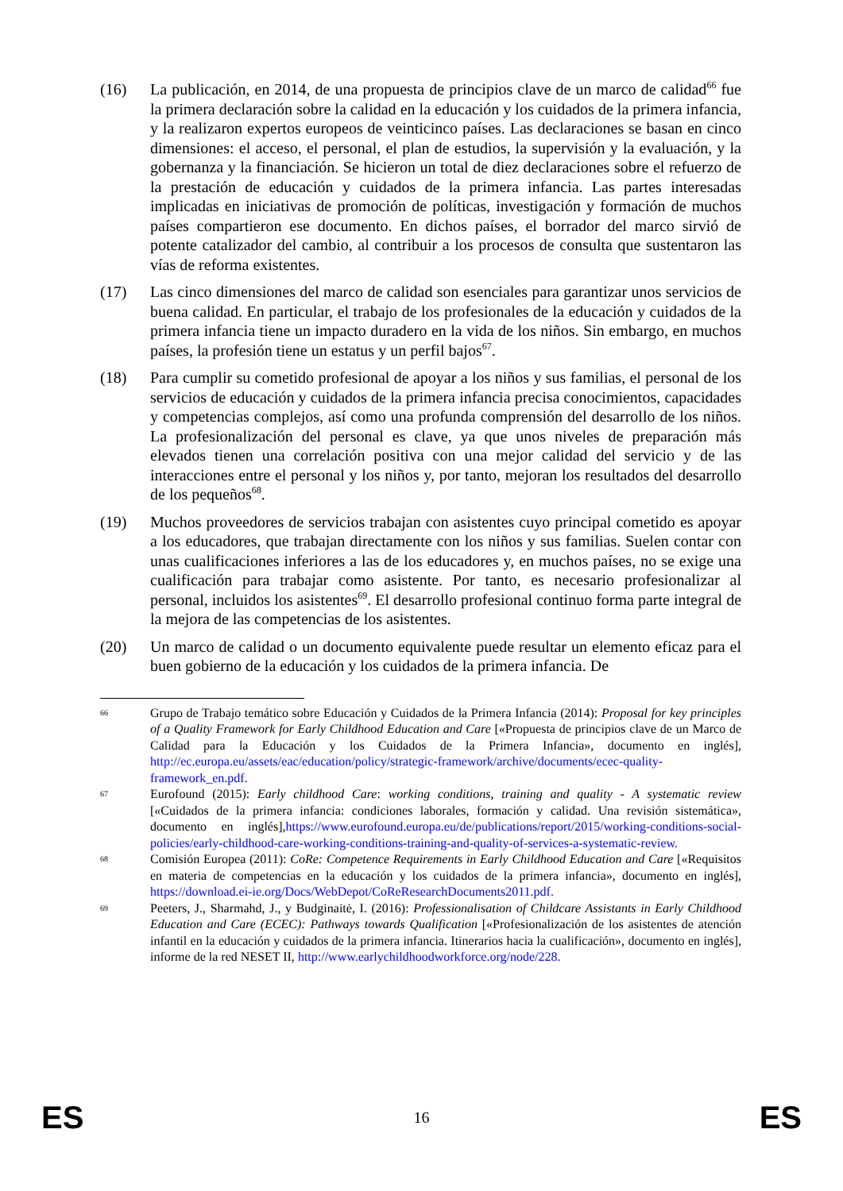(16) La publicación, en 2014, de una propuesta de principios clave de un marco de calidad<sup>66</sup> fue la primera declaración sobre la calidad en la educación y los cuidados de la primera infancia, y la realizaron expertos europeos de veinticinco países. Las declaraciones se basan en cinco dimensiones: el acceso, el personal, el plan de estudios, la supervisión y la evaluación, y la gobernanza y la financiación. Se hicieron un total de diez declaraciones sobre el refuerzo de la prestación de educación y cuidados de la primera infancia. Las partes interesadas implicadas en iniciativas de promoción de políticas, investigación y formación de muchos países compartieron ese documento. En dichos países, el borrador del marco sirvió de potente catalizador del cambio, al contribuir a los procesos de consulta que sustentaron las vías de reforma existentes.
(17) Las cinco dimensiones del marco de calidad son esenciales para garantizar unos servicios de buena calidad. En particular, el trabajo de los profesionales de la educación y cuidados de la primera infancia tiene un impacto duradero en la vida de los niños. Sin embargo, en muchos países, la profesión tiene un estatus y un perfil bajos<sup>67</sup>.
(18) Para cumplir su cometido profesional de apoyar a los niños y sus familias, el personal de los servicios de educación y cuidados de la primera infancia precisa conocimientos, capacidades y competencias complejos, así como una profunda comprensión del desarrollo de los niños. La profesionalización del personal es clave, ya que unos niveles de preparación más elevados tienen una correlación positiva con una mejor calidad del servicio y de las interacciones entre el personal y los niños y, por tanto, mejoran los resultados del desarrollo de los pequeños<sup>68</sup>.
(19) Muchos proveedores de servicios trabajan con asistentes cuyo principal cometido es apoyar a los educadores, que trabajan directamente con los niños y sus familias. Suelen contar con unas cualificaciones inferiores a las de los educadores y, en muchos países, no se exige una cualificación para trabajar como asistente. Por tanto, es necesario profesionalizar al personal, incluidos los asistentes<sup>69</sup>. El desarrollo profesional continuo forma parte integral de la mejora de las competencias de los asistentes.
(20) Un marco de calidad o un documento equivalente puede resultar un elemento eficaz para el buen gobierno de la educación y los cuidados de la primera infancia. De
66
Grupo de Trabajo temático sobre Educación y Cuidados de la Primera Infancia (2014): Proposal for key principles of a Quality Framework for Early Childhood Education and Care [«Propuesta de principios clave de un Marco de Calidad para la Educación y los Cuidados de la Primera Infancia», documento en inglés], http://ec.europa.eu/assets/eac/education/policy/strategic-framework/archive/documents/ecec-quality-framework_en.pdf.
67
Eurofound (2015): Early childhood Care: working conditions, training and quality - A systematic review [«Cuidados de la primera infancia: condiciones laborales, formación y calidad. Una revisión sistemática», documento en inglés],https://www.eurofound.europa.eu/de/publications/report/2015/working-conditions-social-policies/early-childhood-care-working-conditions-training-and-quality-of-services-a-systematic-review.
68
Comisión Europea (2011): CoRe: Competence Requirements in Early Childhood Education and Care [«Requisitos en materia de competencias en la educación y los cuidados de la primera infancia», documento en inglés], https://download.ei-ie.org/Docs/WebDepot/CoReResearchDocuments2011.pdf.
69
Peeters, J., Sharmahd, J., y Budginaitė, I. (2016): Professionalisation of Childcare Assistants in Early Childhood Education and Care (ECEC): Pathways towards Qualification [«Profesionalización de los asistentes de atención infantil en la educación y cuidados de la primera infancia. Itinerarios hacia la cualificación», documento en inglés], informe de la red NESET II, http://www.earlychildhoodworkforce.org/node/228.
ES 16 ES